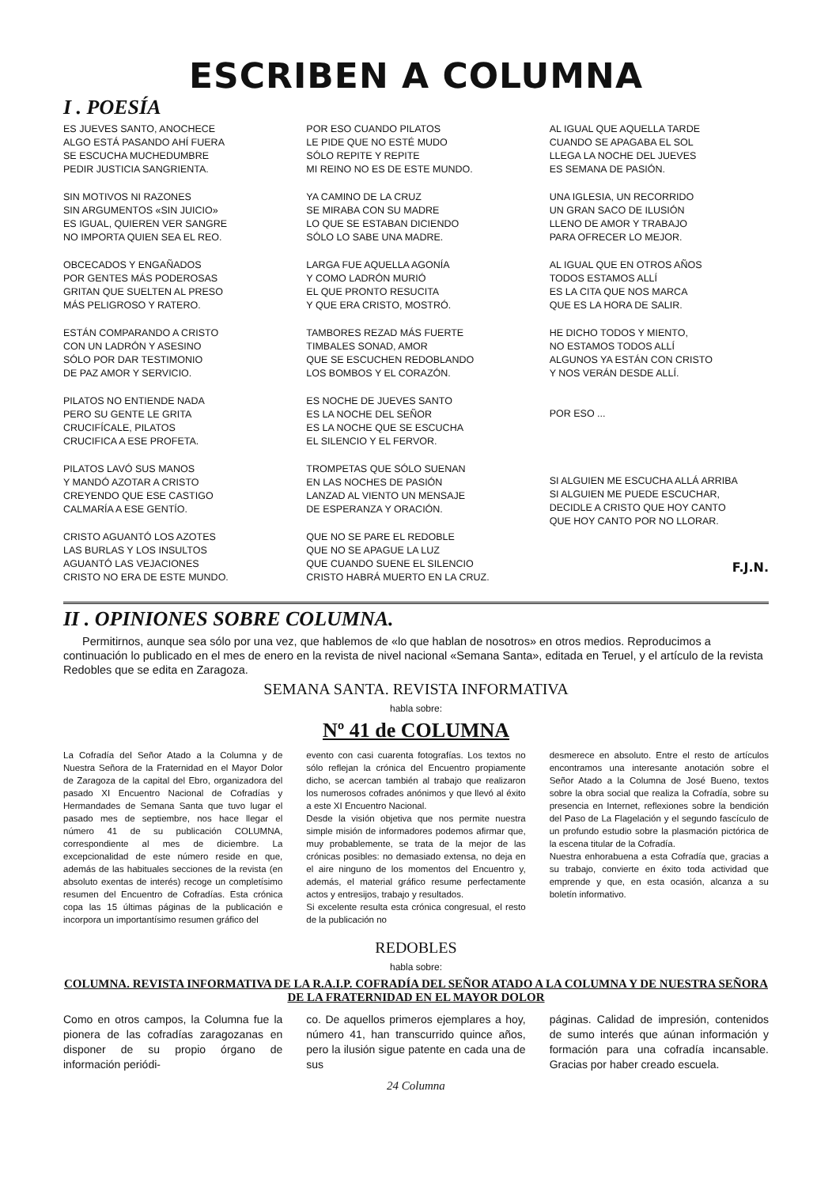ESCRIBEN A COLUMNA
I . POESÍA
ES JUEVES SANTO, ANOCHECE
ALGO ESTÁ PASANDO AHÍ FUERA
SE ESCUCHA MUCHEDUMBRE
PEDIR JUSTICIA SANGRIENTA.
SIN MOTIVOS NI RAZONES
SIN ARGUMENTOS «SIN JUICIO»
ES IGUAL, QUIEREN VER SANGRE
NO IMPORTA QUIEN SEA EL REO.
OBCECADOS Y ENGAÑADOS
POR GENTES MÁS PODEROSAS
GRITAN QUE SUELTEN AL PRESO
MÁS PELIGROSO Y RATERO.
ESTÁN COMPARANDO A CRISTO
CON UN LADRÓN Y ASESINO
SÓLO POR DAR TESTIMONIO
DE PAZ AMOR Y SERVICIO.
PILATOS NO ENTIENDE NADA
PERO SU GENTE LE GRITA
CRUCIFÍCALE, PILATOS
CRUCIFICA A ESE PROFETA.
PILATOS LAVÓ SUS MANOS
Y MANDÓ AZOTAR A CRISTO
CREYENDO QUE ESE CASTIGO
CALMARÍA A ESE GENTÍO.
CRISTO AGUANTÓ LOS AZOTES
LAS BURLAS Y LOS INSULTOS
AGUANTÓ LAS VEJACIONES
CRISTO NO ERA DE ESTE MUNDO.
POR ESO CUANDO PILATOS
LE PIDE QUE NO ESTÉ MUDO
SÓLO REPITE Y REPITE
MI REINO NO ES DE ESTE MUNDO.
YA CAMINO DE LA CRUZ
SE MIRABA CON SU MADRE
LO QUE SE ESTABAN DICIENDO
SÓLO LO SABE UNA MADRE.
LARGA FUE AQUELLA AGONÍA
Y COMO LADRÓN MURIÓ
EL QUE PRONTO RESUCITA
Y QUE ERA CRISTO, MOSTRÓ.
TAMBORES REZAD MÁS FUERTE
TIMBALES SONAD, AMOR
QUE SE ESCUCHEN REDOBLANDO
LOS BOMBOS Y EL CORAZÓN.
ES NOCHE DE JUEVES SANTO
ES LA NOCHE DEL SEÑOR
ES LA NOCHE QUE SE ESCUCHA
EL SILENCIO Y EL FERVOR.
TROMPETAS QUE SÓLO SUENAN
EN LAS NOCHES DE PASIÓN
LANZAD AL VIENTO UN MENSAJE
DE ESPERANZA Y ORACIÓN.
QUE NO SE PARE EL REDOBLE
QUE NO SE APAGUE LA LUZ
QUE CUANDO SUENE EL SILENCIO
CRISTO HABRÁ MUERTO EN LA CRUZ.
AL IGUAL QUE AQUELLA TARDE
CUANDO SE APAGABA EL SOL
LLEGA LA NOCHE DEL JUEVES
ES SEMANA DE PASIÓN.
UNA IGLESIA, UN RECORRIDO
UN GRAN SACO DE ILUSIÓN
LLENO DE AMOR Y TRABAJO
PARA OFRECER LO MEJOR.
AL IGUAL QUE EN OTROS AÑOS
TODOS ESTAMOS ALLÍ
ES LA CITA QUE NOS MARCA
QUE ES LA HORA DE SALIR.
HE DICHO TODOS Y MIENTO,
NO ESTAMOS TODOS ALLÍ
ALGUNOS YA ESTÁN CON CRISTO
Y NOS VERÁN DESDE ALLÍ.
POR ESO ...
SI ALGUIEN ME ESCUCHA ALLÁ ARRIBA
SI ALGUIEN ME PUEDE ESCUCHAR,
DECIDLE A CRISTO QUE HOY CANTO
QUE HOY CANTO POR NO LLORAR.
F.J.N.
II . OPINIONES SOBRE COLUMNA.
Permitirnos, aunque sea sólo por una vez, que hablemos de «lo que hablan de nosotros» en otros medios. Reproducimos a continuación lo publicado en el mes de enero en la revista de nivel nacional «Semana Santa», editada en Teruel, y el artículo de la revista Redobles que se edita en Zaragoza.
SEMANA SANTA. REVISTA INFORMATIVA
habla sobre:
Nº 41 de COLUMNA
La Cofradía del Señor Atado a la Columna y de Nuestra Señora de la Fraternidad en el Mayor Dolor de Zaragoza de la capital del Ebro, organizadora del pasado XI Encuentro Nacional de Cofradías y Hermandades de Semana Santa que tuvo lugar el pasado mes de septiembre, nos hace llegar el número 41 de su publicación COLUMNA, correspondiente al mes de diciembre. La excepcionalidad de este número reside en que, además de las habituales secciones de la revista (en absoluto exentas de interés) recoge un completísimo resumen del Encuentro de Cofradías. Esta crónica copa las 15 últimas páginas de la publicación e incorpora un importantísimo resumen gráfico del
evento con casi cuarenta fotografías. Los textos no sólo reflejan la crónica del Encuentro propiamente dicho, se acercan también al trabajo que realizaron los numerosos cofrades anónimos y que llevó al éxito a este XI Encuentro Nacional.
Desde la visión objetiva que nos permite nuestra simple misión de informadores podemos afirmar que, muy probablemente, se trata de la mejor de las crónicas posibles: no demasiado extensa, no deja en el aire ninguno de los momentos del Encuentro y, además, el material gráfico resume perfectamente actos y entresijos, trabajo y resultados.
Si excelente resulta esta crónica congresual, el resto de la publicación no
desmerece en absoluto. Entre el resto de artículos encontramos una interesante anotación sobre el Señor Atado a la Columna de José Bueno, textos sobre la obra social que realiza la Cofradía, sobre su presencia en Internet, reflexiones sobre la bendición del Paso de La Flagelación y el segundo fascículo de un profundo estudio sobre la plasmación pictórica de la escena titular de la Cofradía.
Nuestra enhorabuena a esta Cofradía que, gracias a su trabajo, convierte en éxito toda actividad que emprende y que, en esta ocasión, alcanza a su boletín informativo.
REDOBLES
habla sobre:
COLUMNA. REVISTA INFORMATIVA DE LA R.A.I.P. COFRADÍA DEL SEÑOR ATADO A LA COLUMNA Y DE NUESTRA SEÑORA DE LA FRATERNIDAD EN EL MAYOR DOLOR
Como en otros campos, la Columna fue la pionera de las cofradías zaragozanas en disponer de su propio órgano de información periódi-
co. De aquellos primeros ejemplares a hoy, número 41, han transcurrido quince años, pero la ilusión sigue patente en cada una de sus
24 Columna
páginas. Calidad de impresión, contenidos de sumo interés que aúnan información y formación para una cofradía incansable. Gracias por haber creado escuela.